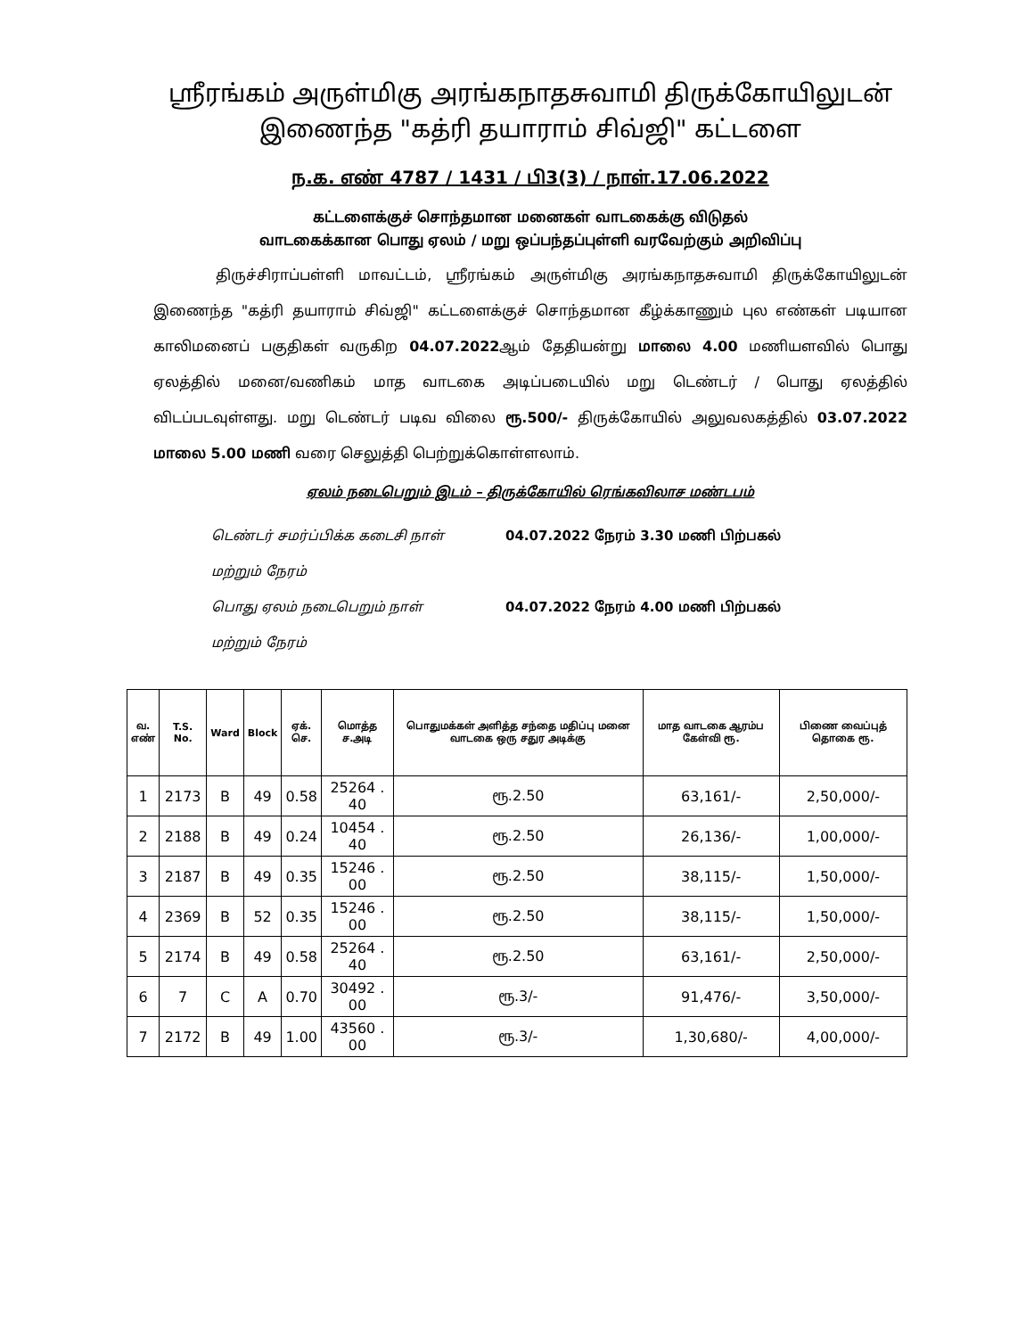ஸ்ரீரங்கம் அருள்மிகு அரங்கநாதசுவாமி திருக்கோயிலுடன்
இணைந்த "கத்ரி தயாராம் சிவ்ஜி" கட்டளை
ந.க. எண் 4787 / 1431 / பி3(3) / நாள்.17.06.2022
கட்டளைக்குச் சொந்தமான மனைகள் வாடகைக்கு விடுதல்
வாடகைக்கான பொது ஏலம் / மறு ஒப்பந்தப்புள்ளி வரவேற்கும் அறிவிப்பு
திருச்சிராப்பள்ளி மாவட்டம், ஸ்ரீரங்கம் அருள்மிகு அரங்கநாதசுவாமி திருக்கோயிலுடன் இணைந்த "கத்ரி தயாராம் சிவ்ஜி" கட்டளைக்குச் சொந்தமான கீழ்க்காணும் புல எண்கள் படியான காலிமனைப் பகுதிகள் வருகிற 04.07.2022ஆம் தேதியன்று மாலை 4.00 மணியளவில் பொது ஏலத்தில் மனை/வணிகம் மாத வாடகை அடிப்படையில் மறு டெண்டர் / பொது ஏலத்தில் விடப்படவுள்ளது. மறு டெண்டர் படிவ விலை ரூ.500/- திருக்கோயில் அலுவலகத்தில் 03.07.2022 மாலை 5.00 மணி வரை செலுத்தி பெற்றுக்கொள்ளலாம்.
ஏலம் நடைபெறும் இடம் – திருக்கோயில் ரெங்கவிலாச மண்டபம்
டெண்டர் சமர்ப்பிக்க கடைசி நாள் 04.07.2022 நேரம் 3.30 மணி பிற்பகல்
மற்றும் நேரம்
பொது ஏலம் நடைபெறும் நாள் 04.07.2022 நேரம் 4.00 மணி பிற்பகல்
மற்றும் நேரம்
| வ. எண் | T.S. No. | Ward | Block | ஏக். செ. | மொத்த ச.அடி | பொதுமக்கள் அளித்த சந்தை மதிப்பு மனை வாடகை ஒரு சதுர அடிக்கு | மாத வாடகை ஆரம்ப கேள்வி ரூ. | பிணை வைப்புத் தொகை ரூ. |
| --- | --- | --- | --- | --- | --- | --- | --- | --- |
| 1 | 2173 | B | 49 | 0.58 | 25264 . 40 | ரூ.2.50 | 63,161/- | 2,50,000/- |
| 2 | 2188 | B | 49 | 0.24 | 10454 . 40 | ரூ.2.50 | 26,136/- | 1,00,000/- |
| 3 | 2187 | B | 49 | 0.35 | 15246 . 00 | ரூ.2.50 | 38,115/- | 1,50,000/- |
| 4 | 2369 | B | 52 | 0.35 | 15246 . 00 | ரூ.2.50 | 38,115/- | 1,50,000/- |
| 5 | 2174 | B | 49 | 0.58 | 25264 . 40 | ரூ.2.50 | 63,161/- | 2,50,000/- |
| 6 | 7 | C | A | 0.70 | 30492 . 00 | ரூ.3/- | 91,476/- | 3,50,000/- |
| 7 | 2172 | B | 49 | 1.00 | 43560 . 00 | ரூ.3/- | 1,30,680/- | 4,00,000/- |